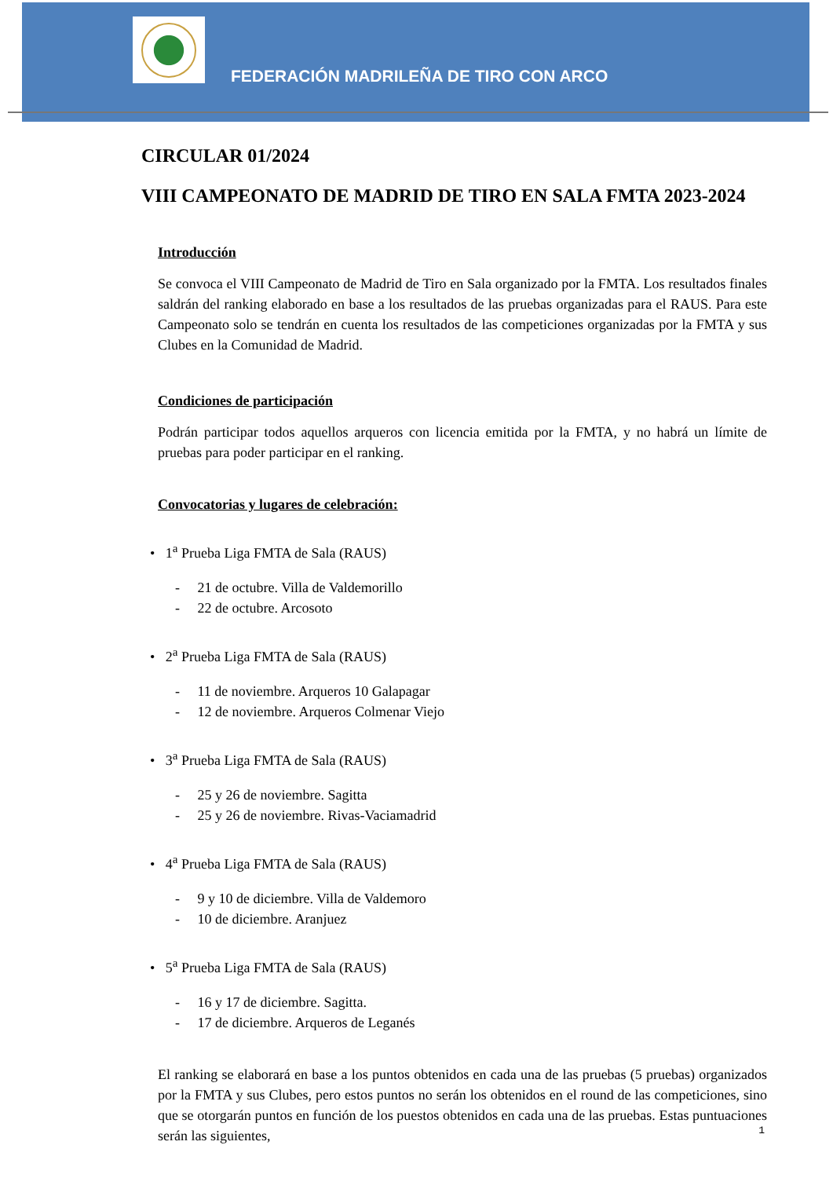FEDERACIÓN MADRILEÑA DE TIRO CON ARCO
CIRCULAR 01/2024
VIII CAMPEONATO DE MADRID DE TIRO EN SALA FMTA 2023-2024
Introducción
Se convoca el VIII Campeonato de Madrid de Tiro en Sala organizado por la FMTA. Los resultados finales saldrán del ranking elaborado en base a los resultados de las pruebas organizadas para el RAUS. Para este Campeonato solo se tendrán en cuenta los resultados de las competiciones organizadas por la FMTA y sus Clubes en la Comunidad de Madrid.
Condiciones de participación
Podrán participar todos aquellos arqueros con licencia emitida por la FMTA, y no habrá un límite de pruebas para poder participar en el ranking.
Convocatorias y lugares de celebración:
• 1<sup>a</sup> Prueba Liga FMTA de Sala (RAUS)
- 21 de octubre. Villa de Valdemorillo
- 22 de octubre. Arcosoto
• 2<sup>a</sup> Prueba Liga FMTA de Sala (RAUS)
- 11 de noviembre. Arqueros 10 Galapagar
- 12 de noviembre. Arqueros Colmenar Viejo
• 3<sup>a</sup> Prueba Liga FMTA de Sala (RAUS)
- 25 y 26 de noviembre. Sagitta
- 25 y 26 de noviembre. Rivas-Vaciamadrid
• 4<sup>a</sup> Prueba Liga FMTA de Sala (RAUS)
- 9 y 10 de diciembre. Villa de Valdemoro
- 10 de diciembre. Aranjuez
• 5<sup>a</sup> Prueba Liga FMTA de Sala (RAUS)
- 16 y 17 de diciembre. Sagitta.
- 17 de diciembre. Arqueros de Leganés
El ranking se elaborará en base a los puntos obtenidos en cada una de las pruebas (5 pruebas) organizados por la FMTA y sus Clubes, pero estos puntos no serán los obtenidos en el round de las competiciones, sino que se otorgarán puntos en función de los puestos obtenidos en cada una de las pruebas. Estas puntuaciones serán las siguientes,
1